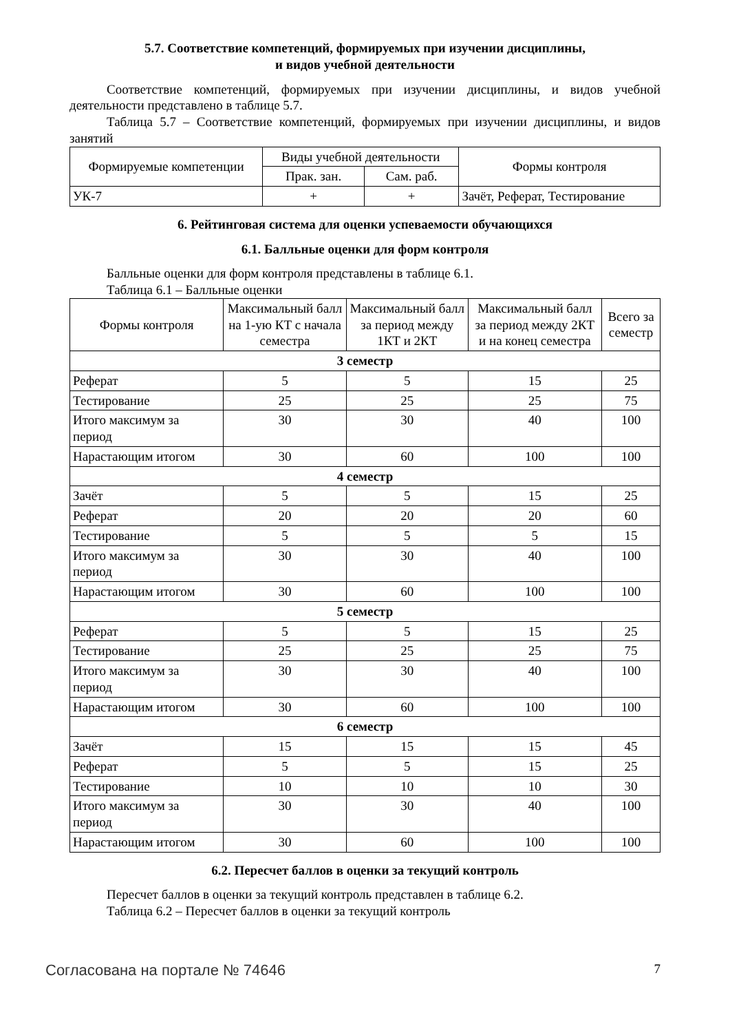5.7. Соответствие компетенций, формируемых при изучении дисциплины,
и видов учебной деятельности
Соответствие компетенций, формируемых при изучении дисциплины, и видов учебной деятельности представлено в таблице 5.7.
Таблица 5.7 – Соответствие компетенций, формируемых при изучении дисциплины, и видов занятий
| Формируемые компетенции | Виды учебной деятельности | | Формы контроля |
| --- | --- | --- | --- |
| | Прак. зан. | Сам. раб. | |
| УК-7 | + | + | Зачёт, Реферат, Тестирование |
6. Рейтинговая система для оценки успеваемости обучающихся
6.1. Балльные оценки для форм контроля
Балльные оценки для форм контроля представлены в таблице 6.1.
Таблица 6.1 – Балльные оценки
| Формы контроля | Максимальный балл на 1-ую КТ с начала семестра | Максимальный балл за период между 1КТ и 2КТ | Максимальный балл за период между 2КТ и на конец семестра | Всего за семестр |
| --- | --- | --- | --- | --- |
| 3 семестр | | | | |
| Реферат | 5 | 5 | 15 | 25 |
| Тестирование | 25 | 25 | 25 | 75 |
| Итого максимум за период | 30 | 30 | 40 | 100 |
| Нарастающим итогом | 30 | 60 | 100 | 100 |
| 4 семестр | | | | |
| Зачёт | 5 | 5 | 15 | 25 |
| Реферат | 20 | 20 | 20 | 60 |
| Тестирование | 5 | 5 | 5 | 15 |
| Итого максимум за период | 30 | 30 | 40 | 100 |
| Нарастающим итогом | 30 | 60 | 100 | 100 |
| 5 семестр | | | | |
| Реферат | 5 | 5 | 15 | 25 |
| Тестирование | 25 | 25 | 25 | 75 |
| Итого максимум за период | 30 | 30 | 40 | 100 |
| Нарастающим итогом | 30 | 60 | 100 | 100 |
| 6 семестр | | | | |
| Зачёт | 15 | 15 | 15 | 45 |
| Реферат | 5 | 5 | 15 | 25 |
| Тестирование | 10 | 10 | 10 | 30 |
| Итого максимум за период | 30 | 30 | 40 | 100 |
| Нарастающим итогом | 30 | 60 | 100 | 100 |
6.2. Пересчет баллов в оценки за текущий контроль
Пересчет баллов в оценки за текущий контроль представлен в таблице 6.2.
Таблица 6.2 – Пересчет баллов в оценки за текущий контроль
Согласована на портале № 74646 7